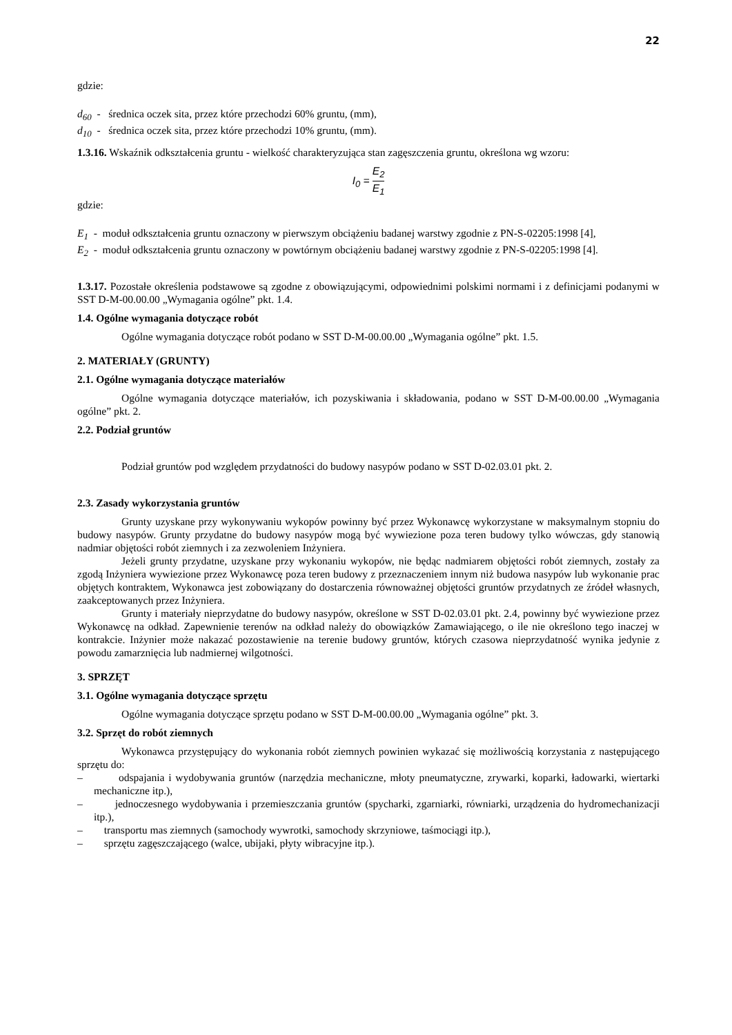22
gdzie:
d<sub>60</sub> - średnica oczek sita, przez które przechodzi 60% gruntu, (mm),
d<sub>10</sub> - średnica oczek sita, przez które przechodzi 10% gruntu, (mm).
1.3.16. Wskaźnik odkształcenia gruntu - wielkość charakteryzująca stan zagęszczenia gruntu, określona wg wzoru:
I<sub>0</sub> = E<sub>2</sub> E<sub>1</sub>
gdzie:
E<sub>1</sub> - moduł odkształcenia gruntu oznaczony w pierwszym obciążeniu badanej warstwy zgodnie z PN-S-02205:1998 [4],
E<sub>2</sub> - moduł odkształcenia gruntu oznaczony w powtórnym obciążeniu badanej warstwy zgodnie z PN-S-02205:1998 [4].
1.3.17. Pozostałe określenia podstawowe są zgodne z obowiązującymi, odpowiednimi polskimi normami i z definicjami podanymi w SST D-M-00.00.00 „Wymagania ogólne” pkt. 1.4.
1.4. Ogólne wymagania dotyczące robót
Ogólne wymagania dotyczące robót podano w SST D-M-00.00.00 „Wymagania ogólne” pkt. 1.5.
2. MATERIAŁY (GRUNTY)
2.1. Ogólne wymagania dotyczące materiałów
Ogólne wymagania dotyczące materiałów, ich pozyskiwania i składowania, podano w SST D-M-00.00.00 „Wymagania ogólne” pkt. 2.
2.2. Podział gruntów
Podział gruntów pod względem przydatności do budowy nasypów podano w SST D-02.03.01 pkt. 2.
2.3. Zasady wykorzystania gruntów
Grunty uzyskane przy wykonywaniu wykopów powinny być przez Wykonawcę wykorzystane w maksymalnym stopniu do budowy nasypów. Grunty przydatne do budowy nasypów mogą być wywiezione poza teren budowy tylko wówczas, gdy stanowią nadmiar objętości robót ziemnych i za zezwoleniem Inżyniera.
Jeżeli grunty przydatne, uzyskane przy wykonaniu wykopów, nie będąc nadmiarem objętości robót ziemnych, zostały za zgodą Inżyniera wywiezione przez Wykonawcę poza teren budowy z przeznaczeniem innym niż budowa nasypów lub wykonanie prac objętych kontraktem, Wykonawca jest zobowiązany do dostarczenia równoważnej objętości gruntów przydatnych ze źródeł własnych, zaakceptowanych przez Inżyniera.
Grunty i materiały nieprzydatne do budowy nasypów, określone w SST D-02.03.01 pkt. 2.4, powinny być wywiezione przez Wykonawcę na odkład. Zapewnienie terenów na odkład należy do obowiązków Zamawiającego, o ile nie określono tego inaczej w kontrakcie. Inżynier może nakazać pozostawienie na terenie budowy gruntów, których czasowa nieprzydatność wynika jedynie z powodu zamarznięcia lub nadmiernej wilgotności.
3. SPRZĘT
3.1. Ogólne wymagania dotyczące sprzętu
Ogólne wymagania dotyczące sprzętu podano w SST D-M-00.00.00 „Wymagania ogólne” pkt. 3.
3.2. Sprzęt do robót ziemnych
Wykonawca przystępujący do wykonania robót ziemnych powinien wykazać się możliwością korzystania z następującego sprzętu do:
– odspajania i wydobywania gruntów (narzędzia mechaniczne, młoty pneumatyczne, zrywarki, koparki, ładowarki, wiertarki mechaniczne itp.),
– jednoczesnego wydobywania i przemieszczania gruntów (spycharki, zgarniarki, równiarki, urządzenia do hydromechanizacji itp.),
– transportu mas ziemnych (samochody wywrotki, samochody skrzyniowe, taśmociągi itp.),
– sprzętu zagęszczającego (walce, ubijaki, płyty wibracyjne itp.).